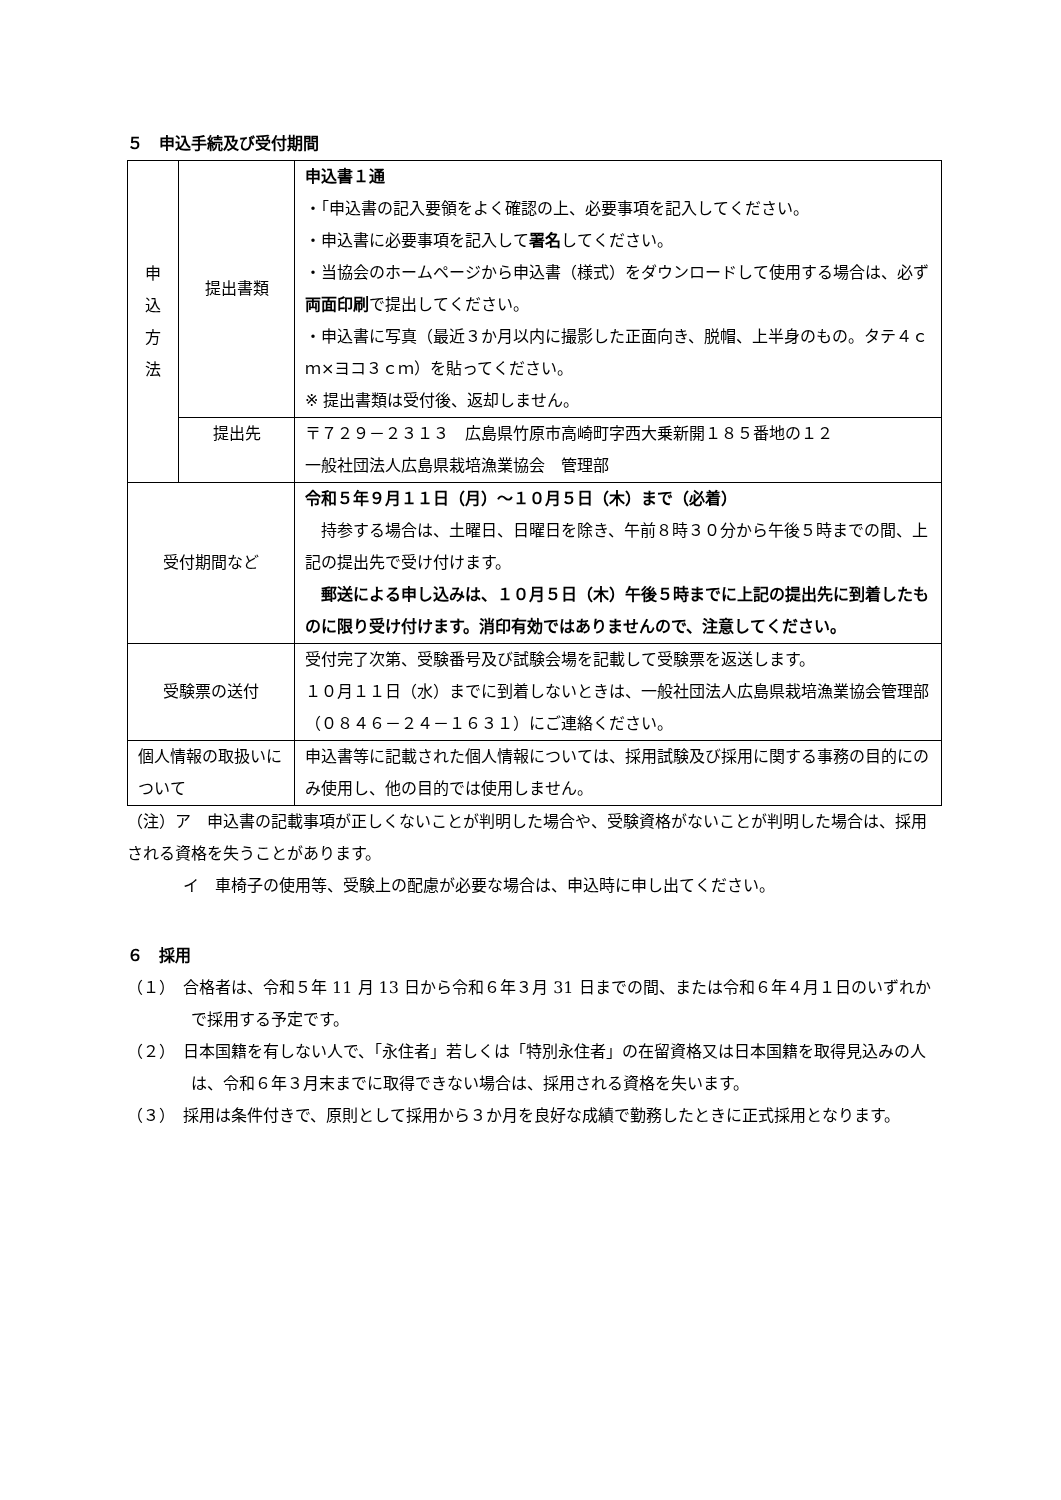５　申込手続及び受付期間
| 申 込 方 法 | 提出書類 | 申込書１通 ・｢申込書の記入要領をよく確認の上、必要事項を記入してください。 ・申込書に必要事項を記入して 署名 してください。 ・当協会のホームページから申込書（様式）をダウンロードして使用する場合は、必ず 両面印刷 で提出してください。 ・申込書に写真（最近３か月以内に撮影した正面向き、脱帽、上半身のもの。タテ４ｃｍ×ヨコ３ｃｍ）を貼ってください。 ※ 提出書類は受付後、返却しません。 |
| | 提出先 | 〒７２９－２３１３ 広島県竹原市高崎町字西大乗新開１８５番地の１２ 一般社団法人広島県栽培漁業協会 管理部 |
| 受付期間など | | 令和５年９月１１日（月）～１０月５日（木）まで（必着） 持参する場合は、土曜日、日曜日を除き、午前８時３０分から午後５時までの間、上記の提出先で受け付けます。 郵送による申し込みは、１０月５日（木）午後５時までに上記の提出先に到着したものに限り受け付けます。消印有効ではありませんので、注意してください。 |
| 受験票の送付 | | 受付完了次第、受験番号及び試験会場を記載して受験票を返送します。 １０月１１日（水）までに到着しないときは、一般社団法人広島県栽培漁業協会管理部（０８４６－２４－１６３１）にご連絡ください。 |
| 個人情報の取扱いについて | | 申込書等に記載された個人情報については、採用試験及び採用に関する事務の目的にのみ使用し、他の目的では使用しません。 |
（注）ア　申込書の記載事項が正しくないことが判明した場合や、受験資格がないことが判明した場合は、採用される資格を失うことがあります。
イ　車椅子の使用等、受験上の配慮が必要な場合は、申込時に申し出てください。
６　採用
（１）　合格者は、令和５年 11 月 13 日から令和６年３月 31 日までの間、または令和６年４月１日のいずれかで採用する予定です。
（２）　日本国籍を有しない人で、「永住者」若しくは「特別永住者」の在留資格又は日本国籍を取得見込みの人は、令和６年３月末までに取得できない場合は、採用される資格を失います。
（３）　採用は条件付きで、原則として採用から３か月を良好な成績で勤務したときに正式採用となります。